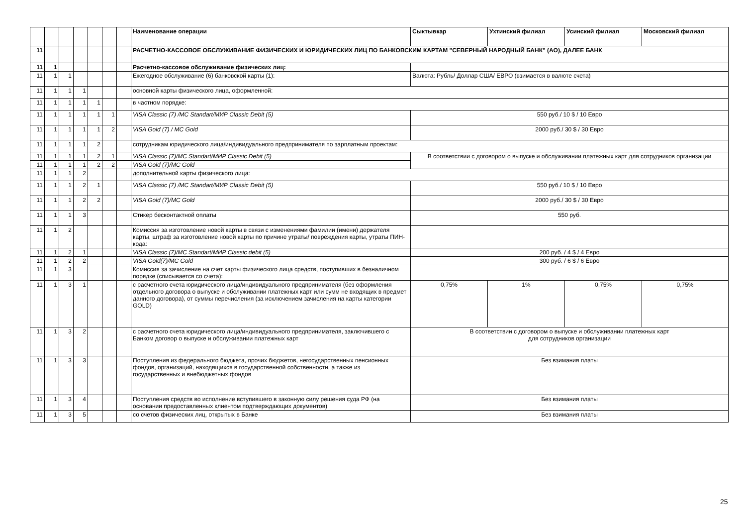| | | | | | | | Наименование операции | Сыктывкар | Ухтинский филиал | Усинский филиал | Московский филиал |
| --- | --- | --- | --- | --- | --- | --- | --- | --- | --- | --- | --- |
| 11 | | | | | | | РАСЧЕТНО-КАССОВОЕ ОБСЛУЖИВАНИЕ ФИЗИЧЕСКИХ И ЮРИДИЧЕСКИХ ЛИЦ ПО БАНКОВСКИМ КАРТАМ "СЕВЕРНЫЙ НАРОДНЫЙ БАНК" (АО), ДАЛЕЕ БАНК | | | | |
| 11 | 1 | | | | | | Расчетно-кассовое обслуживание физических лиц: | | | | |
| 11 | 1 | 1 | | | | | Ежегодное обслуживание (6) банковской карты (1): | Валюта: Рубль/ Доллар США/ ЕВРО (взимается в валюте счета) | | | |
| 11 | 1 | 1 | 1 | | | | основной карты физического лица, оформленной: | | | | |
| 11 | 1 | 1 | 1 | 1 | | | в частном порядке: | | | | |
| 11 | 1 | 1 | 1 | 1 | 1 | | VISA Classic (7) /MC Standart/МИР Classic Debit (5) | 550 руб./ 10 $ / 10 Евро | | | |
| 11 | 1 | 1 | 1 | 1 | 2 | | VISA Gold (7) / MC Gold | 2000 руб./ 30 $ / 30 Евро | | | |
| 11 | 1 | 1 | 1 | 2 | | | сотрудникам юридического лица/индивидуального предпринимателя по зарплатным проектам: | | | | |
| 11 | 1 | 1 | 1 | 2 | 1 | | VISA Classic (7)/MC Standart/МИР Classic Debit (5) | В соответствии с договором о выпуске и обслуживании платежных карт для сотрудников организации | | | |
| 11 | 1 | 1 | 1 | 2 | 2 | | VISA Gold (7)/MC Gold | | | | |
| 11 | 1 | 1 | 2 | | | | дополнительной карты физического лица: | | | | |
| 11 | 1 | 1 | 2 | 1 | | | VISA Classic (7) /MC Standart/МИР Classic Debit (5) | 550 руб./ 10 $ / 10 Евро | | | |
| 11 | 1 | 1 | 2 | 2 | | | VISA Gold (7)/MC Gold | 2000 руб./ 30 $ / 30 Евро | | | |
| 11 | 1 | 1 | 3 | | | | Стикер бесконтактной оплаты | 550 руб. | | | |
| 11 | 1 | 2 | | | | | Комиссия за изготовление новой карты в связи с изменениями фамилии (имени) держателя карты, штраф за изготовление новой карты по причине утраты/ повреждения карты, утраты ПИН-кода: | | | | |
| 11 | 1 | 2 | 1 | | | | VISA Classic (7)/MC Standart/МИР Classic debit (5) | 200 руб. / 4 $ / 4 Евро | | | |
| 11 | 1 | 2 | 2 | | | | VISA Gold(7)/MC Gold | 300 руб. / 6 $ / 6 Евро | | | |
| 11 | 1 | 3 | | | | | Комиссия за зачисление на счет карты физического лица средств, поступивших в безналичном порядке (списывается со счета): | | | | |
| 11 | 1 | 3 | 1 | | | | с расчетного счета юридического лица/индивидуального предпринимателя (без оформления отдельного договора о выпуске и обслуживании платежных карт или сумм не входящих в предмет данного договора), от суммы перечисления (за исключением зачисления на карты категории GOLD) | 0,75% | 1% | 0,75% | 0,75% |
| 11 | 1 | 3 | 2 | | | | с расчетного счета юридического лица/индивидуального предпринимателя, заключившего с Банком договор о выпуске и обслуживании платежных карт | В соответствии с договором о выпуске и обслуживании платежных карт для сотрудников организации | | | |
| 11 | 1 | 3 | 3 | | | | Поступления из федерального бюджета, прочих бюджетов, негосударственных пенсионных фондов, организаций, находящихся в государственной собственности, а также из государственных и внебюджетных фондов | Без взимания платы | | | |
| 11 | 1 | 3 | 4 | | | | Поступления средств во исполнение вступившего в законную силу решения суда РФ (на основании предоставленных клиентом подтверждающих документов) | Без взимания платы | | | |
| 11 | 1 | 3 | 5 | | | | со счетов физических лиц, открытых в Банке | Без взимания платы | | | |
25